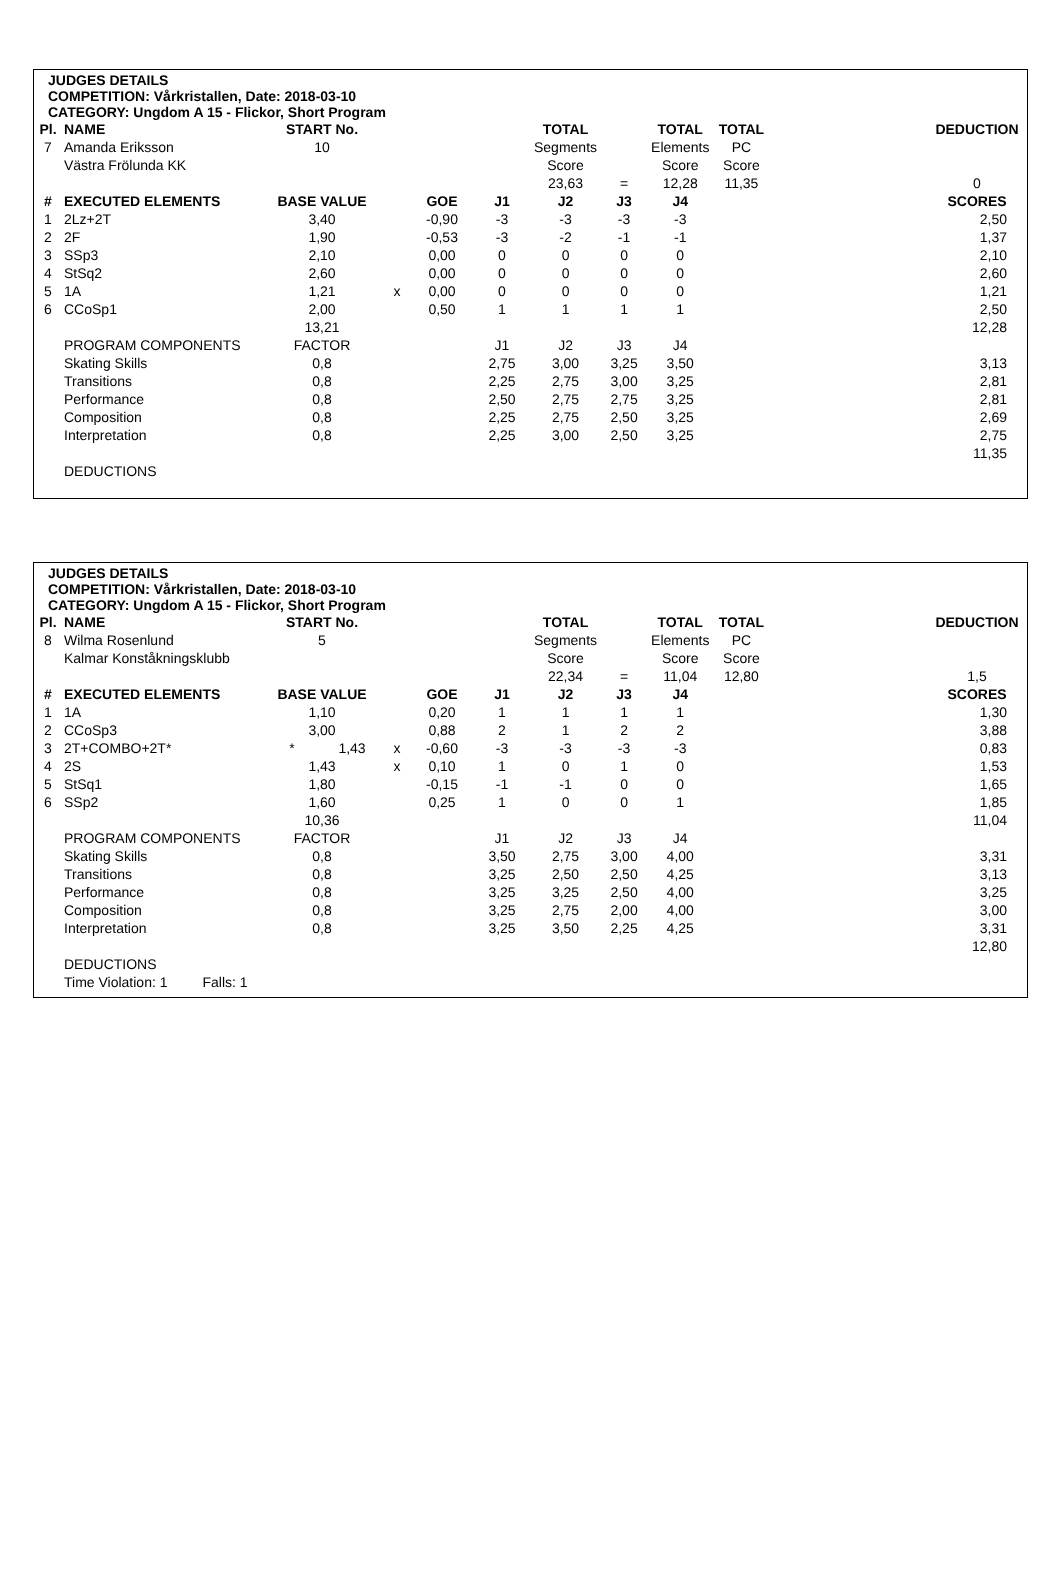JUDGES DETAILS
COMPETITION: Vårkristallen, Date: 2018-03-10
CATEGORY: Ungdom A 15 - Flickor, Short Program
| Pl. | NAME | START No. | | | | TOTAL | | TOTAL | TOTAL | | DEDUCTION |
| 7 | Amanda Eriksson | 10 | | | | Segments | | Elements | PC | | |
| | Västra Frölunda KK | | | | | Score | | Score | Score | | |
| | | | | | | 23,63 | = | 12,28 | 11,35 | | 0 |
| # | EXECUTED ELEMENTS | BASE VALUE | | GOE | J1 | J2 | J3 | J4 | | | SCORES |
| 1 | 2Lz+2T | 3,40 | | -0,90 | -3 | -3 | -3 | -3 | | | 2,50 |
| 2 | 2F | 1,90 | | -0,53 | -3 | -2 | -1 | -1 | | | 1,37 |
| 3 | SSp3 | 2,10 | | 0,00 | 0 | 0 | 0 | 0 | | | 2,10 |
| 4 | StSq2 | 2,60 | | 0,00 | 0 | 0 | 0 | 0 | | | 2,60 |
| 5 | 1A | 1,21 | x | 0,00 | 0 | 0 | 0 | 0 | | | 1,21 |
| 6 | CCoSp1 | 2,00 | | 0,50 | 1 | 1 | 1 | 1 | | | 2,50 |
| | | 13,21 | | | | | | | | | 12,28 |
| | PROGRAM COMPONENTS | FACTOR | | | J1 | J2 | J3 | J4 | | | |
| | Skating Skills | 0,8 | | | 2,75 | 3,00 | 3,25 | 3,50 | | | 3,13 |
| | Transitions | 0,8 | | | 2,25 | 2,75 | 3,00 | 3,25 | | | 2,81 |
| | Performance | 0,8 | | | 2,50 | 2,75 | 2,75 | 3,25 | | | 2,81 |
| | Composition | 0,8 | | | 2,25 | 2,75 | 2,50 | 3,25 | | | 2,69 |
| | Interpretation | 0,8 | | | 2,25 | 3,00 | 2,50 | 3,25 | | | 2,75 |
| | | | | | | | | | | | 11,35 |
| | DEDUCTIONS | | | | | | | | | | |
JUDGES DETAILS
COMPETITION: Vårkristallen, Date: 2018-03-10
CATEGORY: Ungdom A 15 - Flickor, Short Program
| Pl. | NAME | START No. | | | | | TOTAL | | TOTAL | TOTAL | | DEDUCTION |
| 8 | Wilma Rosenlund | 5 | | | | | Segments | | Elements | PC | | |
| | Kalmar Konståkningsklubb | | | | | | Score | | Score | Score | | |
| | | | | | | | 22,34 | = | 11,04 | 12,80 | | 1,5 |
| # | EXECUTED ELEMENTS | BASE VALUE | | | GOE | J1 | J2 | J3 | J4 | | | SCORES |
| 1 | 1A | 1,10 | | | 0,20 | 1 | 1 | 1 | 1 | | | 1,30 |
| 2 | CCoSp3 | 3,00 | | | 0,88 | 2 | 1 | 2 | 2 | | | 3,88 |
| 3 | 2T+COMBO+2T* | * | 1,43 | x | -0,60 | -3 | -3 | -3 | -3 | | | 0,83 |
| 4 | 2S | 1,43 | | x | 0,10 | 1 | 0 | 1 | 0 | | | 1,53 |
| 5 | StSq1 | 1,80 | | | -0,15 | -1 | -1 | 0 | 0 | | | 1,65 |
| 6 | SSp2 | 1,60 | | | 0,25 | 1 | 0 | 0 | 1 | | | 1,85 |
| | | 10,36 | | | | | | | | | | 11,04 |
| | PROGRAM COMPONENTS | FACTOR | | | | J1 | J2 | J3 | J4 | | | |
| | Skating Skills | 0,8 | | | | 3,50 | 2,75 | 3,00 | 4,00 | | | 3,31 |
| | Transitions | 0,8 | | | | 3,25 | 2,50 | 2,50 | 4,25 | | | 3,13 |
| | Performance | 0,8 | | | | 3,25 | 3,25 | 2,50 | 4,00 | | | 3,25 |
| | Composition | 0,8 | | | | 3,25 | 2,75 | 2,00 | 4,00 | | | 3,00 |
| | Interpretation | 0,8 | | | | 3,25 | 3,50 | 2,25 | 4,25 | | | 3,31 |
| | | | | | | | | | | | | 12,80 |
| | DEDUCTIONS | | | | | | | | | | | |
| | Time Violation: 1 Falls: 1 | | | | | | | | | | | |